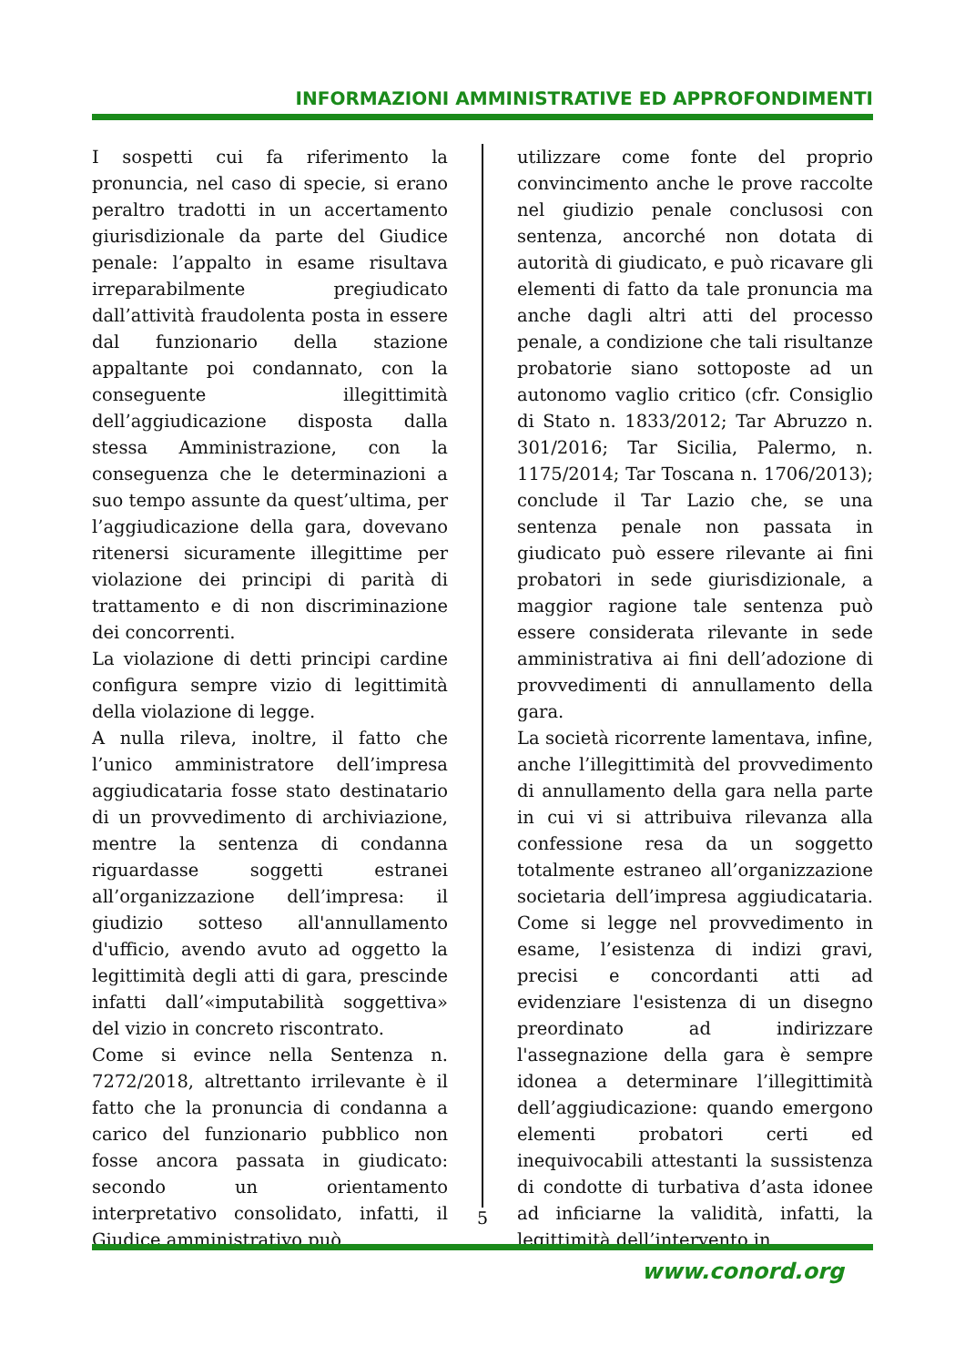INFORMAZIONI AMMINISTRATIVE ED APPROFONDIMENTI
I sospetti cui fa riferimento la pronuncia, nel caso di specie, si erano peraltro tradotti in un accertamento giurisdizionale da parte del Giudice penale: l’appalto in esame risultava irreparabilmente pregiudicato dall’attività fraudolenta posta in essere dal funzionario della stazione appaltante poi condannato, con la conseguente illegittimità dell’aggiudicazione disposta dalla stessa Amministrazione, con la conseguenza che le determinazioni a suo tempo assunte da quest’ultima, per l’aggiudicazione della gara, dovevano ritenersi sicuramente illegittime per violazione dei principi di parità di trattamento e di non discriminazione dei concorrenti.
La violazione di detti principi cardine configura sempre vizio di legittimità della violazione di legge.
A nulla rileva, inoltre, il fatto che l’unico amministratore dell’impresa aggiudicataria fosse stato destinatario di un provvedimento di archiviazione, mentre la sentenza di condanna riguardasse soggetti estranei all’organizzazione dell’impresa: il giudizio sotteso all'annullamento d'ufficio, avendo avuto ad oggetto la legittimità degli atti di gara, prescinde infatti dall’«imputabilità soggettiva» del vizio in concreto riscontrato.
Come si evince nella Sentenza n. 7272/2018, altrettanto irrilevante è il fatto che la pronuncia di condanna a carico del funzionario pubblico non fosse ancora passata in giudicato: secondo un orientamento interpretativo consolidato, infatti, il Giudice amministrativo può
utilizzare come fonte del proprio convincimento anche le prove raccolte nel giudizio penale conclusosi con sentenza, ancorché non dotata di autorità di giudicato, e può ricavare gli elementi di fatto da tale pronuncia ma anche dagli altri atti del processo penale, a condizione che tali risultanze probatorie siano sottoposte ad un autonomo vaglio critico (cfr. Consiglio di Stato n. 1833/2012; Tar Abruzzo n. 301/2016; Tar Sicilia, Palermo, n. 1175/2014; Tar Toscana n. 1706/2013); conclude il Tar Lazio che, se una sentenza penale non passata in giudicato può essere rilevante ai fini probatori in sede giurisdizionale, a maggior ragione tale sentenza può essere considerata rilevante in sede amministrativa ai fini dell’adozione di provvedimenti di annullamento della gara.
La società ricorrente lamentava, infine, anche l’illegittimità del provvedimento di annullamento della gara nella parte in cui vi si attribuiva rilevanza alla confessione resa da un soggetto totalmente estraneo all’organizzazione societaria dell’impresa aggiudicataria. Come si legge nel provvedimento in esame, l’esistenza di indizi gravi, precisi e concordanti atti ad evidenziare l'esistenza di un disegno preordinato ad indirizzare l'assegnazione della gara è sempre idonea a determinare l’illegittimità dell’aggiudicazione: quando emergono elementi probatori certi ed inequivocabili attestanti la sussistenza di condotte di turbativa d’asta idonee ad inficiarne la validità, infatti, la legittimità dell’intervento in
5
www.conord.org